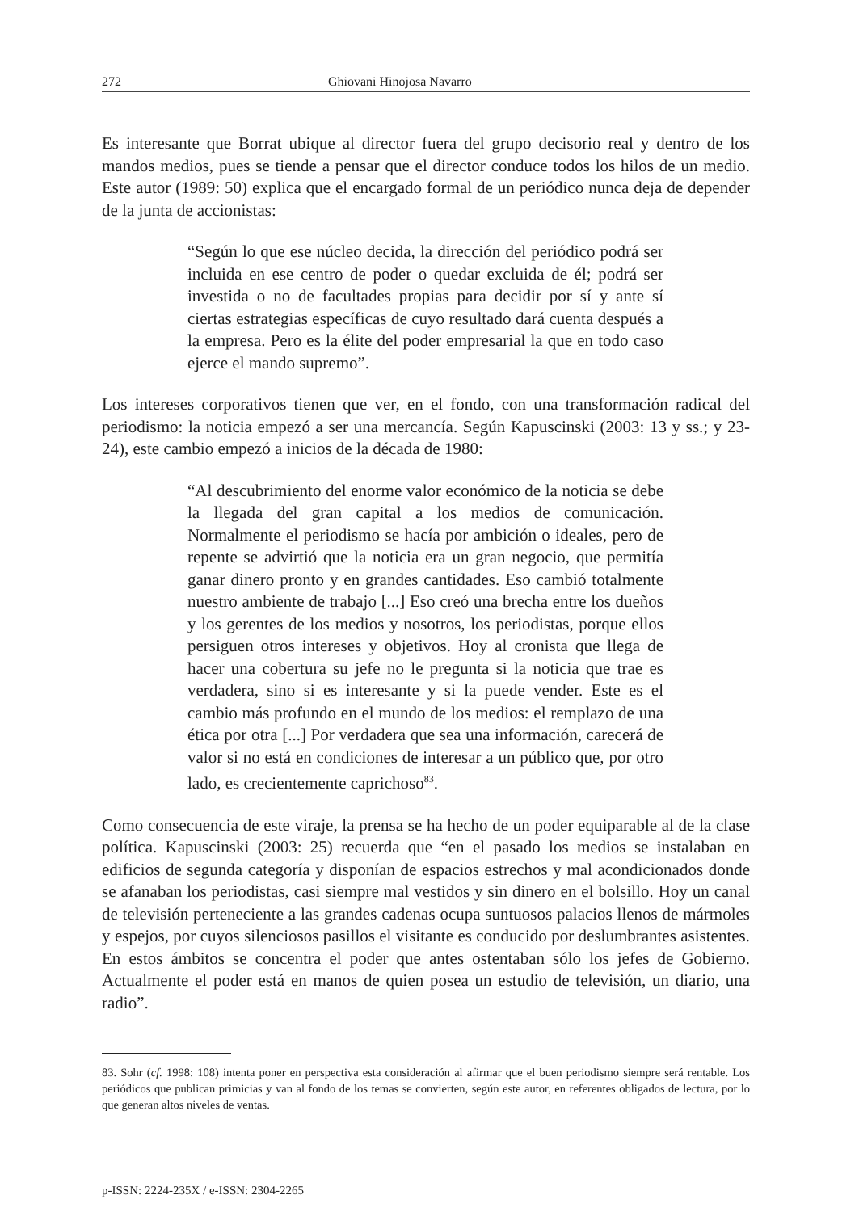272 Ghiovani Hinojosa Navarro
Es interesante que Borrat ubique al director fuera del grupo decisorio real y dentro de los mandos medios, pues se tiende a pensar que el director conduce todos los hilos de un medio. Este autor (1989: 50) explica que el encargado formal de un periódico nunca deja de depender de la junta de accionistas:
“Según lo que ese núcleo decida, la dirección del periódico podrá ser incluida en ese centro de poder o quedar excluida de él; podrá ser investida o no de facultades propias para decidir por sí y ante sí ciertas estrategias específicas de cuyo resultado dará cuenta después a la empresa. Pero es la élite del poder empresarial la que en todo caso ejerce el mando supremo”.
Los intereses corporativos tienen que ver, en el fondo, con una transformación radical del periodismo: la noticia empezó a ser una mercancía. Según Kapuscinski (2003: 13 y ss.; y 23-24), este cambio empezó a inicios de la década de 1980:
“Al descubrimiento del enorme valor económico de la noticia se debe la llegada del gran capital a los medios de comunicación. Normalmente el periodismo se hacía por ambición o ideales, pero de repente se advirtió que la noticia era un gran negocio, que permitía ganar dinero pronto y en grandes cantidades. Eso cambió totalmente nuestro ambiente de trabajo [...] Eso creó una brecha entre los dueños y los gerentes de los medios y nosotros, los periodistas, porque ellos persiguen otros intereses y objetivos. Hoy al cronista que llega de hacer una cobertura su jefe no le pregunta si la noticia que trae es verdadera, sino si es interesante y si la puede vender. Este es el cambio más profundo en el mundo de los medios: el remplazo de una ética por otra [...] Por verdadera que sea una información, carecerá de valor si no está en condiciones de interesar a un público que, por otro lado, es crecientemente caprichoso<sup>83</sup>.
Como consecuencia de este viraje, la prensa se ha hecho de un poder equiparable al de la clase política. Kapuscinski (2003: 25) recuerda que “en el pasado los medios se instalaban en edificios de segunda categoría y disponían de espacios estrechos y mal acondicionados donde se afanaban los periodistas, casi siempre mal vestidos y sin dinero en el bolsillo. Hoy un canal de televisión perteneciente a las grandes cadenas ocupa suntuosos palacios llenos de mármoles y espejos, por cuyos silenciosos pasillos el visitante es conducido por deslumbrantes asistentes. En estos ámbitos se concentra el poder que antes ostentaban sólo los jefes de Gobierno. Actualmente el poder está en manos de quien posea un estudio de televisión, un diario, una radio”.
83. Sohr (cf. 1998: 108) intenta poner en perspectiva esta consideración al afirmar que el buen periodismo siempre será rentable. Los periódicos que publican primicias y van al fondo de los temas se convierten, según este autor, en referentes obligados de lectura, por lo que generan altos niveles de ventas.
p-ISSN: 2224-235X / e-ISSN: 2304-2265